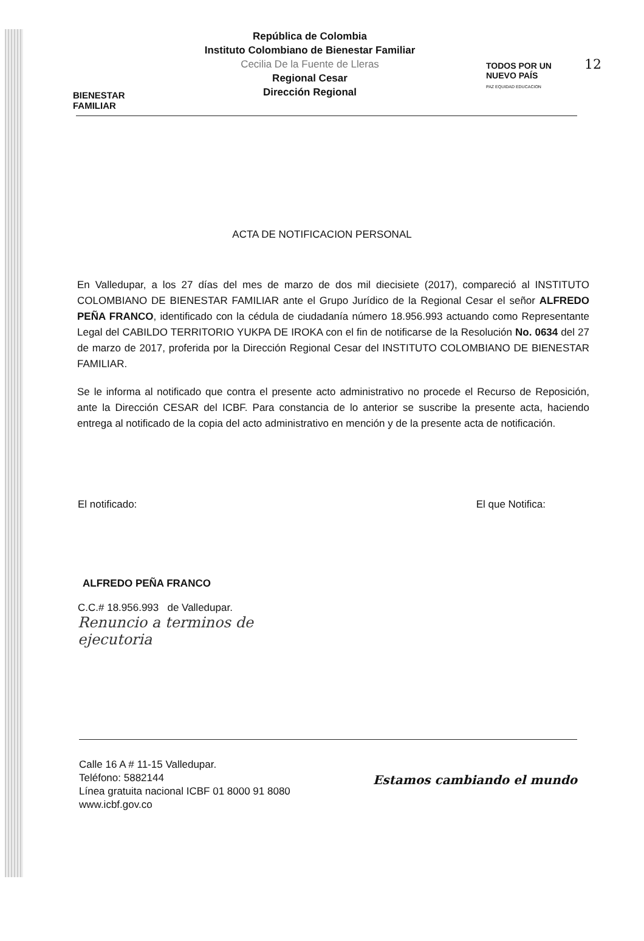12
BIENESTAR
FAMILIAR
República de Colombia
Instituto Colombiano de Bienestar Familiar
Cecilia De la Fuente de Lleras
Regional Cesar
Dirección Regional
TODOS POR UN
NUEVO PAÍS
PAZ EQUIDAD EDUCACION
ACTA DE NOTIFICACION PERSONAL
En Valledupar, a los 27 días del mes de marzo de dos mil diecisiete (2017), compareció al INSTITUTO COLOMBIANO DE BIENESTAR FAMILIAR ante el Grupo Jurídico de la Regional Cesar el señor ALFREDO PEÑA FRANCO, identificado con la cédula de ciudadanía número 18.956.993 actuando como Representante Legal del CABILDO TERRITORIO YUKPA DE IROKA con el fin de notificarse de la Resolución No. 0634 del 27 de marzo de 2017, proferida por la Dirección Regional Cesar del INSTITUTO COLOMBIANO DE BIENESTAR FAMILIAR.
Se le informa al notificado que contra el presente acto administrativo no procede el Recurso de Reposición, ante la Dirección CESAR del ICBF. Para constancia de lo anterior se suscribe la presente acta, haciendo entrega al notificado de la copia del acto administrativo en mención y de la presente acta de notificación.
El notificado:
ALFREDO PEÑA FRANCO
C.C.# 18.956.993 de Valledupar.
Renuncio a terminos de
ejecutoria
El que Notifica:
Calle 16 A # 11-15 Valledupar.
Teléfono: 5882144
Línea gratuita nacional ICBF 01 8000 91 8080
www.icbf.gov.co
Estamos cambiando el mundo